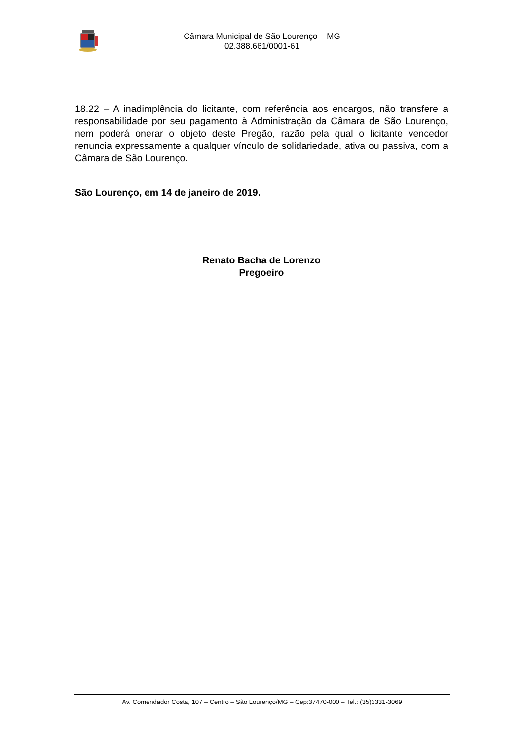Câmara Municipal de São Lourenço – MG
02.388.661/0001-61
18.22 – A inadimplência do licitante, com referência aos encargos, não transfere a responsabilidade por seu pagamento à Administração da Câmara de São Lourenço, nem poderá onerar o objeto deste Pregão, razão pela qual o licitante vencedor renuncia expressamente a qualquer vínculo de solidariedade, ativa ou passiva, com a Câmara de São Lourenço.
São Lourenço, em 14 de janeiro de 2019.
Renato Bacha de Lorenzo
Pregoeiro
Av. Comendador Costa, 107 – Centro – São Lourenço/MG – Cep:37470-000 – Tel.: (35)3331-3069